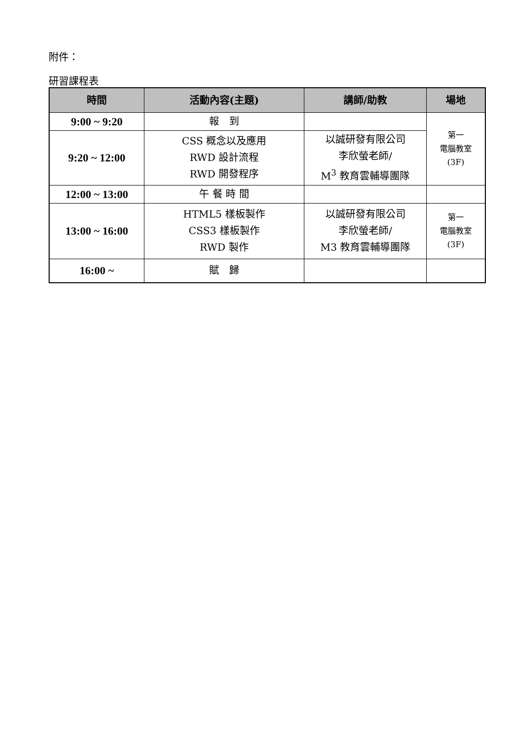附件：
研習課程表
| 時間 | 活動內容(主題) | 講師/助教 | 場地 |
| --- | --- | --- | --- |
| 9:00 ~ 9:20 | 報 到 | | 第一 電腦教室 (3F) |
| 9:20 ~ 12:00 | CSS 概念以及應用 RWD 設計流程 RWD 開發程序 | 以誠研發有限公司 李欣螢老師/ M<sup>3</sup> 教育雲輔導團隊 | |
| 12:00 ~ 13:00 | 午 餐 時 間 | | |
| 13:00 ~ 16:00 | HTML5 樣板製作 CSS3 樣板製作 RWD 製作 | 以誠研發有限公司 李欣螢老師/ M3 教育雲輔導團隊 | 第一 電腦教室 (3F) |
| 16:00 ~ | 賦 歸 | | |